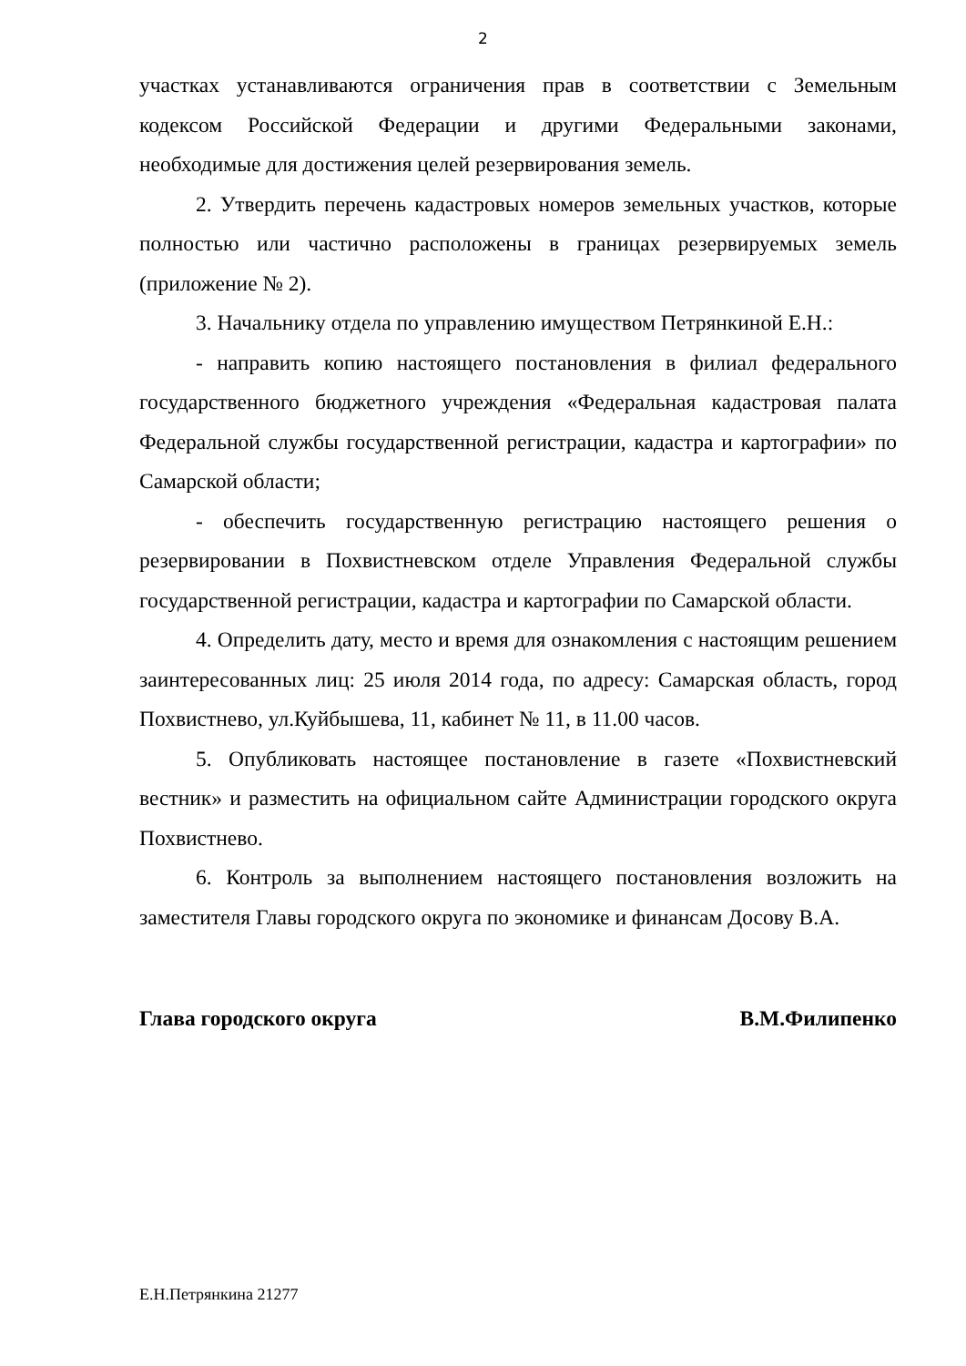2
участках устанавливаются ограничения прав в соответствии с Земельным кодексом Российской Федерации и другими Федеральными законами, необходимые для достижения целей резервирования земель.
2. Утвердить перечень кадастровых номеров земельных участков, которые полностью или частично расположены в границах резервируемых земель (приложение № 2).
3. Начальнику отдела по управлению имуществом Петрянкиной Е.Н.:
- направить копию настоящего постановления в филиал федерального государственного бюджетного учреждения «Федеральная кадастровая палата Федеральной службы государственной регистрации, кадастра и картографии» по Самарской области;
- обеспечить государственную регистрацию настоящего решения о резервировании в Похвистневском отделе Управления Федеральной службы государственной регистрации, кадастра и картографии по Самарской области.
4. Определить дату, место и время для ознакомления с настоящим решением заинтересованных лиц: 25 июля 2014 года, по адресу: Самарская область, город Похвистнево, ул.Куйбышева, 11, кабинет № 11, в 11.00 часов.
5. Опубликовать настоящее постановление в газете «Похвистневский вестник» и разместить на официальном сайте Администрации городского округа Похвистнево.
6. Контроль за выполнением настоящего постановления возложить на заместителя Главы городского округа по экономике и финансам Досову В.А.
Глава городского округа В.М.Филипенко
Е.Н.Петрянкина 21277